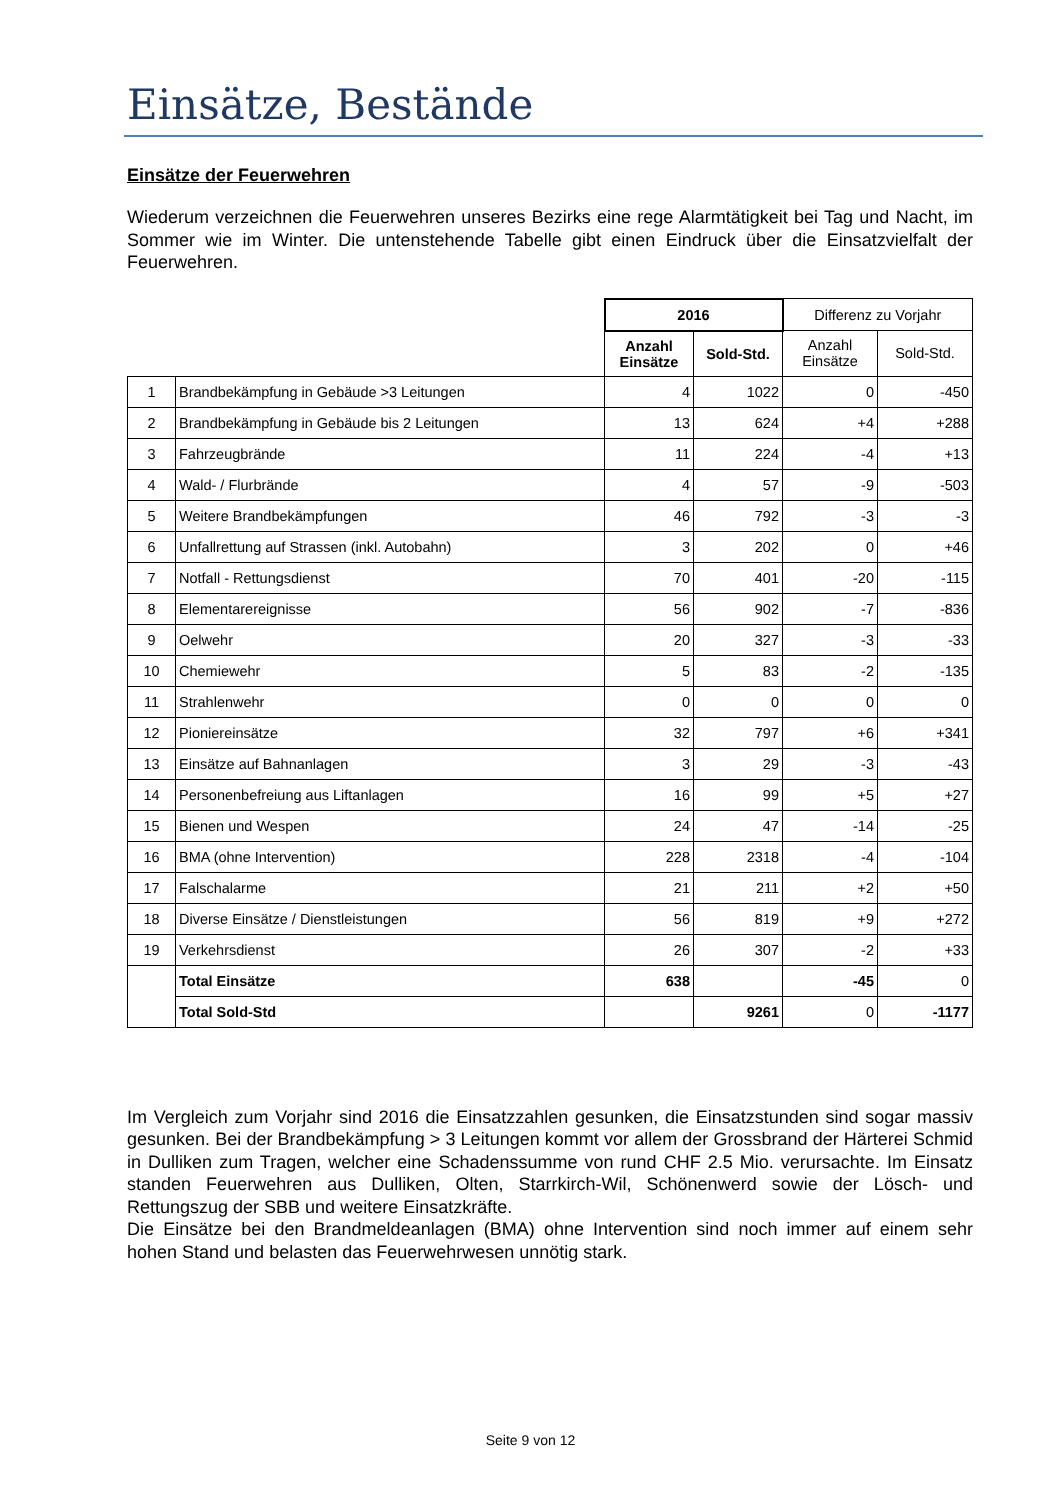Einsätze, Bestände
Einsätze der Feuerwehren
Wiederum verzeichnen die Feuerwehren unseres Bezirks eine rege Alarmtätigkeit bei Tag und Nacht, im Sommer wie im Winter. Die untenstehende Tabelle gibt einen Eindruck über die Einsatzvielfalt der Feuerwehren.
| | | 2016 | | Differenz zu Vorjahr | |
| | | Anzahl Einsätze | Sold-Std. | Anzahl Einsätze | Sold-Std. |
| 1 | Brandbekämpfung in Gebäude >3 Leitungen | 4 | 1022 | 0 | -450 |
| 2 | Brandbekämpfung in Gebäude bis 2 Leitungen | 13 | 624 | +4 | +288 |
| 3 | Fahrzeugbrände | 11 | 224 | -4 | +13 |
| 4 | Wald- / Flurbrände | 4 | 57 | -9 | -503 |
| 5 | Weitere Brandbekämpfungen | 46 | 792 | -3 | -3 |
| 6 | Unfallrettung auf Strassen (inkl. Autobahn) | 3 | 202 | 0 | +46 |
| 7 | Notfall - Rettungsdienst | 70 | 401 | -20 | -115 |
| 8 | Elementarereignisse | 56 | 902 | -7 | -836 |
| 9 | Oelwehr | 20 | 327 | -3 | -33 |
| 10 | Chemiewehr | 5 | 83 | -2 | -135 |
| 11 | Strahlenwehr | 0 | 0 | 0 | 0 |
| 12 | Pioniereinsätze | 32 | 797 | +6 | +341 |
| 13 | Einsätze auf Bahnanlagen | 3 | 29 | -3 | -43 |
| 14 | Personenbefreiung aus Liftanlagen | 16 | 99 | +5 | +27 |
| 15 | Bienen und Wespen | 24 | 47 | -14 | -25 |
| 16 | BMA (ohne Intervention) | 228 | 2318 | -4 | -104 |
| 17 | Falschalarme | 21 | 211 | +2 | +50 |
| 18 | Diverse Einsätze / Dienstleistungen | 56 | 819 | +9 | +272 |
| 19 | Verkehrsdienst | 26 | 307 | -2 | +33 |
| | Total Einsätze | 638 | | -45 | 0 |
| | Total Sold-Std | | 9261 | 0 | -1177 |
Im Vergleich zum Vorjahr sind 2016 die Einsatzzahlen gesunken, die Einsatzstunden sind sogar massiv gesunken. Bei der Brandbekämpfung > 3 Leitungen kommt vor allem der Grossbrand der Härterei Schmid in Dulliken zum Tragen, welcher eine Schadenssumme von rund CHF 2.5 Mio. verursachte. Im Einsatz standen Feuerwehren aus Dulliken, Olten, Starrkirch-Wil, Schönenwerd sowie der Lösch- und Rettungszug der SBB und weitere Einsatzkräfte.
Die Einsätze bei den Brandmeldeanlagen (BMA) ohne Intervention sind noch immer auf einem sehr hohen Stand und belasten das Feuerwehrwesen unnötig stark.
Seite 9 von 12